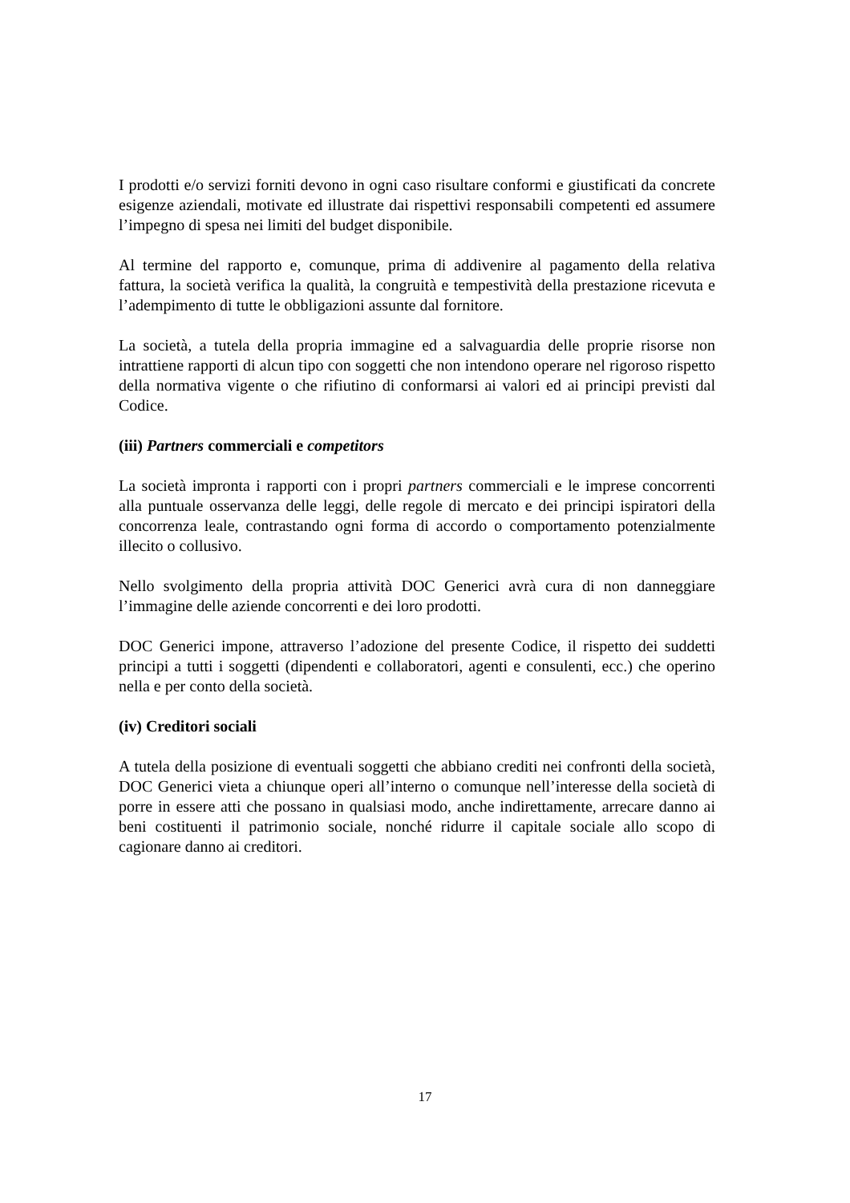I prodotti e/o servizi forniti devono in ogni caso risultare conformi e giustificati da concrete esigenze aziendali, motivate ed illustrate dai rispettivi responsabili competenti ed assumere l’impegno di spesa nei limiti del budget disponibile.
Al termine del rapporto e, comunque, prima di addivenire al pagamento della relativa fattura, la società verifica la qualità, la congruità e tempestività della prestazione ricevuta e l’adempimento di tutte le obbligazioni assunte dal fornitore.
La società, a tutela della propria immagine ed a salvaguardia delle proprie risorse non intrattiene rapporti di alcun tipo con soggetti che non intendono operare nel rigoroso rispetto della normativa vigente o che rifiutino di conformarsi ai valori ed ai principi previsti dal Codice.
(iii) Partners commerciali e competitors
La società impronta i rapporti con i propri partners commerciali e le imprese concorrenti alla puntuale osservanza delle leggi, delle regole di mercato e dei principi ispiratori della concorrenza leale, contrastando ogni forma di accordo o comportamento potenzialmente illecito o collusivo.
Nello svolgimento della propria attività DOC Generici avrà cura di non danneggiare l’immagine delle aziende concorrenti e dei loro prodotti.
DOC Generici impone, attraverso l’adozione del presente Codice, il rispetto dei suddetti principi a tutti i soggetti (dipendenti e collaboratori, agenti e consulenti, ecc.) che operino nella e per conto della società.
(iv) Creditori sociali
A tutela della posizione di eventuali soggetti che abbiano crediti nei confronti della società, DOC Generici vieta a chiunque operi all’interno o comunque nell’interesse della società di porre in essere atti che possano in qualsiasi modo, anche indirettamente, arrecare danno ai beni costituenti il patrimonio sociale, nonché ridurre il capitale sociale allo scopo di cagionare danno ai creditori.
17